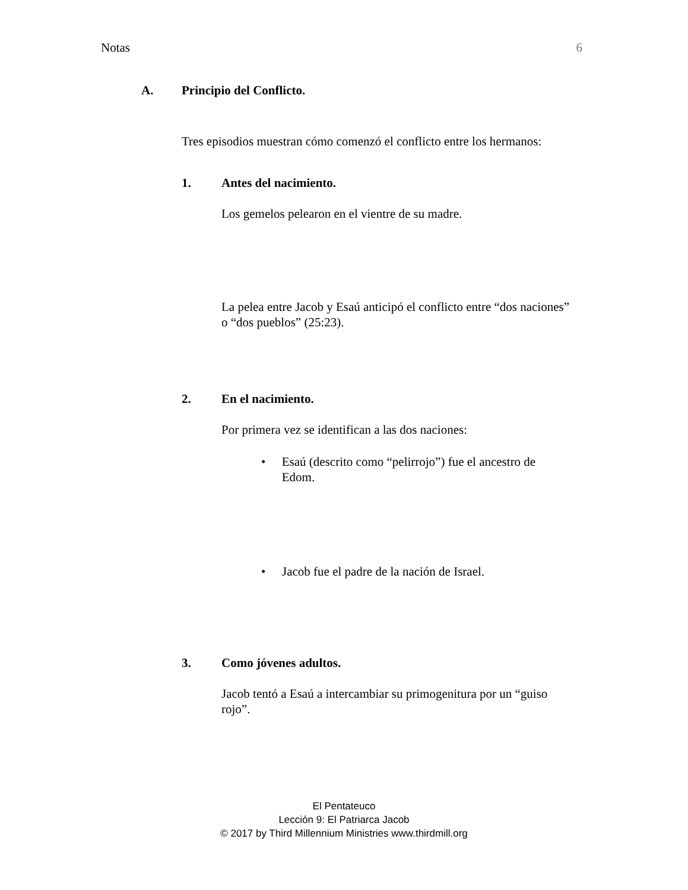Notas 6
A. Principio del Conflicto.
Tres episodios muestran cómo comenzó el conflicto entre los hermanos:
1. Antes del nacimiento.
Los gemelos pelearon en el vientre de su madre.
La pelea entre Jacob y Esaú anticipó el conflicto entre “dos naciones” o “dos pueblos” (25:23).
2. En el nacimiento.
Por primera vez se identifican a las dos naciones:
• Esaú (descrito como “pelirrojo”) fue el ancestro de Edom.
• Jacob fue el padre de la nación de Israel.
3. Como jóvenes adultos.
Jacob tentó a Esaú a intercambiar su primogenitura por un “guiso rojo”.
El Pentateuco
Lección 9: El Patriarca Jacob
© 2017 by Third Millennium Ministries www.thirdmill.org